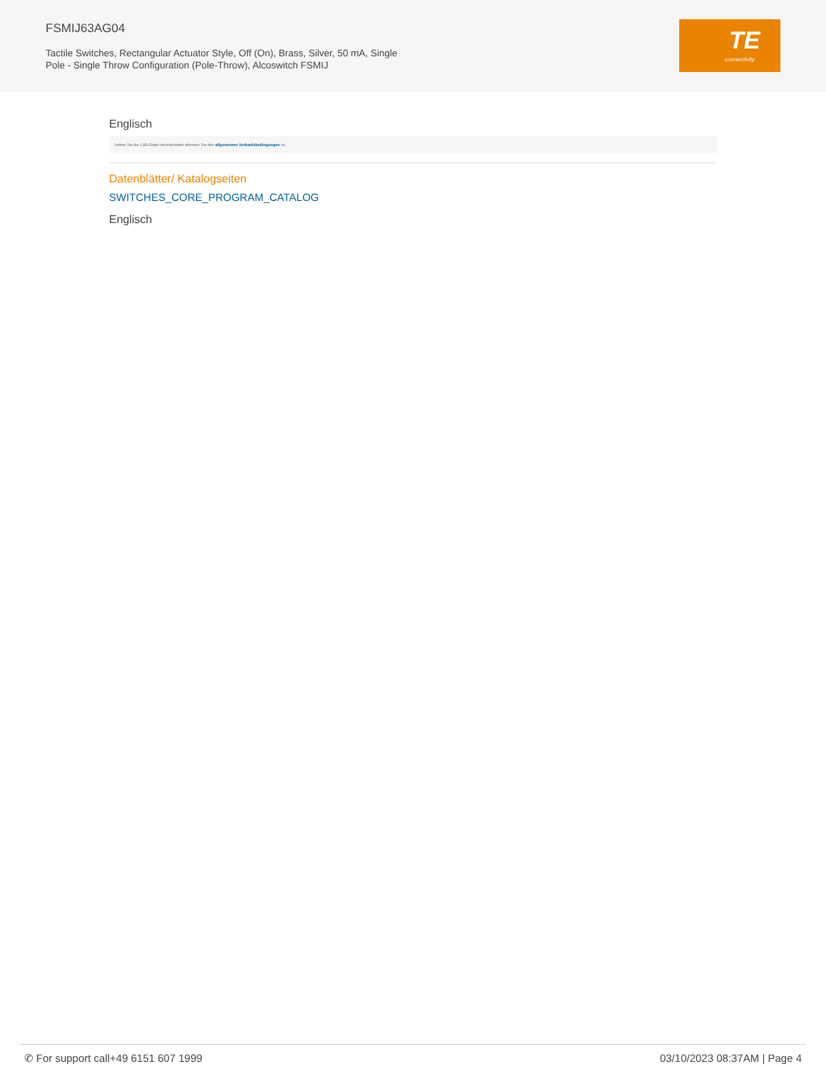FSMIJ63AG04
Tactile Switches, Rectangular Actuator Style, Off (On), Brass, Silver, 50 mA, Single Pole - Single Throw Configuration (Pole-Throw), Alcoswitch FSMIJ
TE
connectivity
Englisch
Indem Sie die CAD-Datei herunterladen stimmen Sie den allgemeinen Verkaufsbedingungen zu.
Datenblätter/ Katalogseiten
SWITCHES_CORE_PROGRAM_CATALOG
Englisch
✆ For support call+49 6151 607 1999 03/10/2023 08:37AM | Page 4